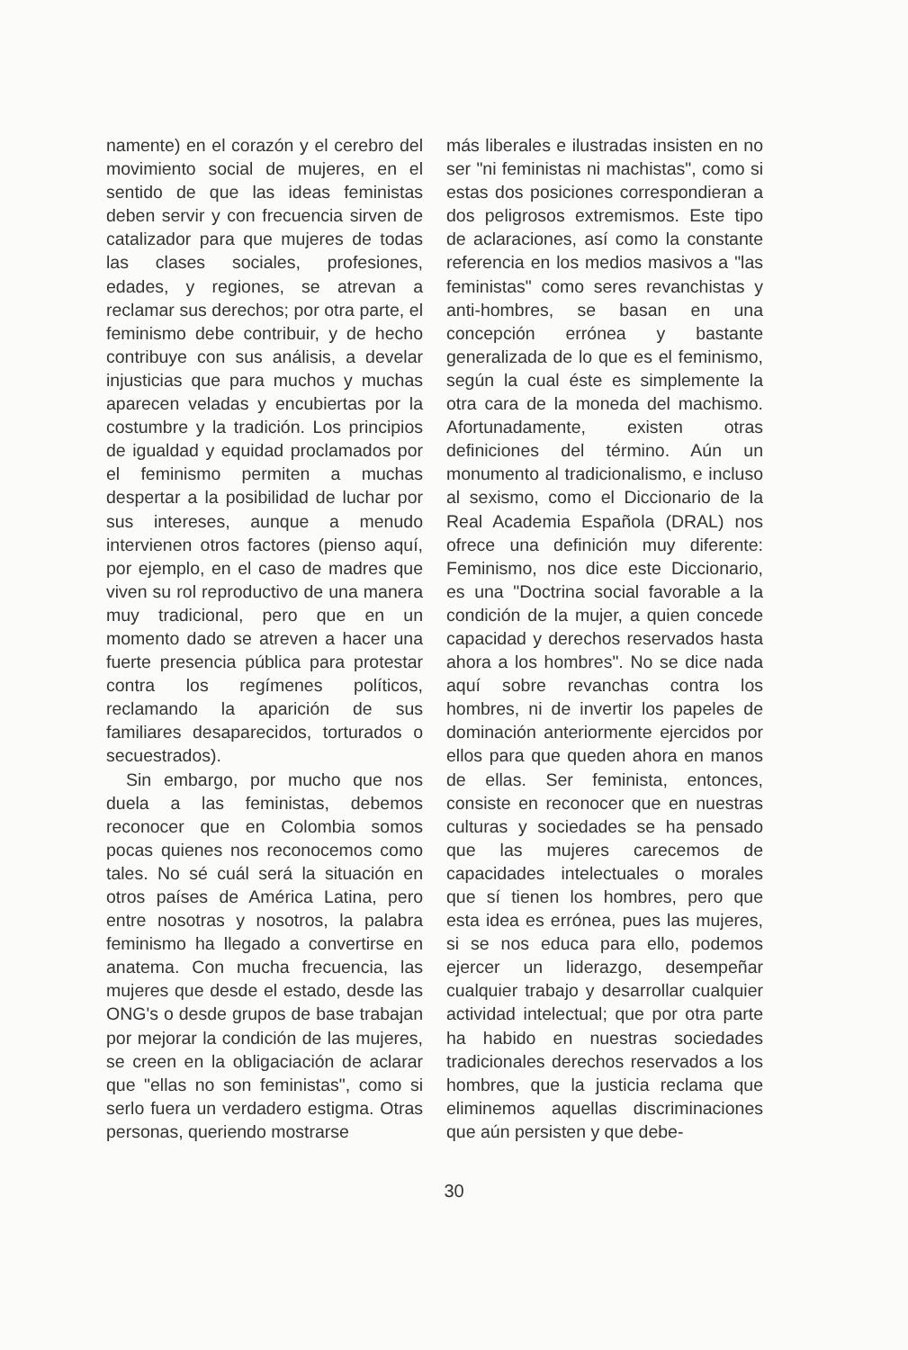namente) en el corazón y el cerebro del movimiento social de mujeres, en el sentido de que las ideas feministas deben servir y con frecuencia sirven de catalizador para que mujeres de todas las clases sociales, profesiones, edades, y regiones, se atrevan a reclamar sus derechos; por otra parte, el feminismo debe contribuir, y de hecho contribuye con sus análisis, a develar injusticias que para muchos y muchas aparecen veladas y encubiertas por la costumbre y la tradición. Los principios de igualdad y equidad proclamados por el feminismo permiten a muchas despertar a la posibilidad de luchar por sus intereses, aunque a menudo intervienen otros factores (pienso aquí, por ejemplo, en el caso de madres que viven su rol reproductivo de una manera muy tradicional, pero que en un momento dado se atreven a hacer una fuerte presencia pública para protestar contra los regímenes políticos, reclamando la aparición de sus familiares desaparecidos, torturados o secuestrados).
Sin embargo, por mucho que nos duela a las feministas, debemos reconocer que en Colombia somos pocas quienes nos reconocemos como tales. No sé cuál será la situación en otros países de América Latina, pero entre nosotras y nosotros, la palabra feminismo ha llegado a convertirse en anatema. Con mucha frecuencia, las mujeres que desde el estado, desde las ONG's o desde grupos de base trabajan por mejorar la condición de las mujeres, se creen en la obligaciación de aclarar que "ellas no son feministas", como si serlo fuera un verdadero estigma. Otras personas, queriendo mostrarse
más liberales e ilustradas insisten en no ser "ni feministas ni machistas", como si estas dos posiciones correspondieran a dos peligrosos extremismos. Este tipo de aclaraciones, así como la constante referencia en los medios masivos a "las feministas" como seres revanchistas y anti-hombres, se basan en una concepción errónea y bastante generalizada de lo que es el feminismo, según la cual éste es simplemente la otra cara de la moneda del machismo. Afortunadamente, existen otras definiciones del término. Aún un monumento al tradicionalismo, e incluso al sexismo, como el Diccionario de la Real Academia Española (DRAL) nos ofrece una definición muy diferente: Feminismo, nos dice este Diccionario, es una "Doctrina social favorable a la condición de la mujer, a quien concede capacidad y derechos reservados hasta ahora a los hombres". No se dice nada aquí sobre revanchas contra los hombres, ni de invertir los papeles de dominación anteriormente ejercidos por ellos para que queden ahora en manos de ellas. Ser feminista, entonces, consiste en reconocer que en nuestras culturas y sociedades se ha pensado que las mujeres carecemos de capacidades intelectuales o morales que sí tienen los hombres, pero que esta idea es errónea, pues las mujeres, si se nos educa para ello, podemos ejercer un liderazgo, desempeñar cualquier trabajo y desarrollar cualquier actividad intelectual; que por otra parte ha habido en nuestras sociedades tradicionales derechos reservados a los hombres, que la justicia reclama que eliminemos aquellas discriminaciones que aún persisten y que debe-
30